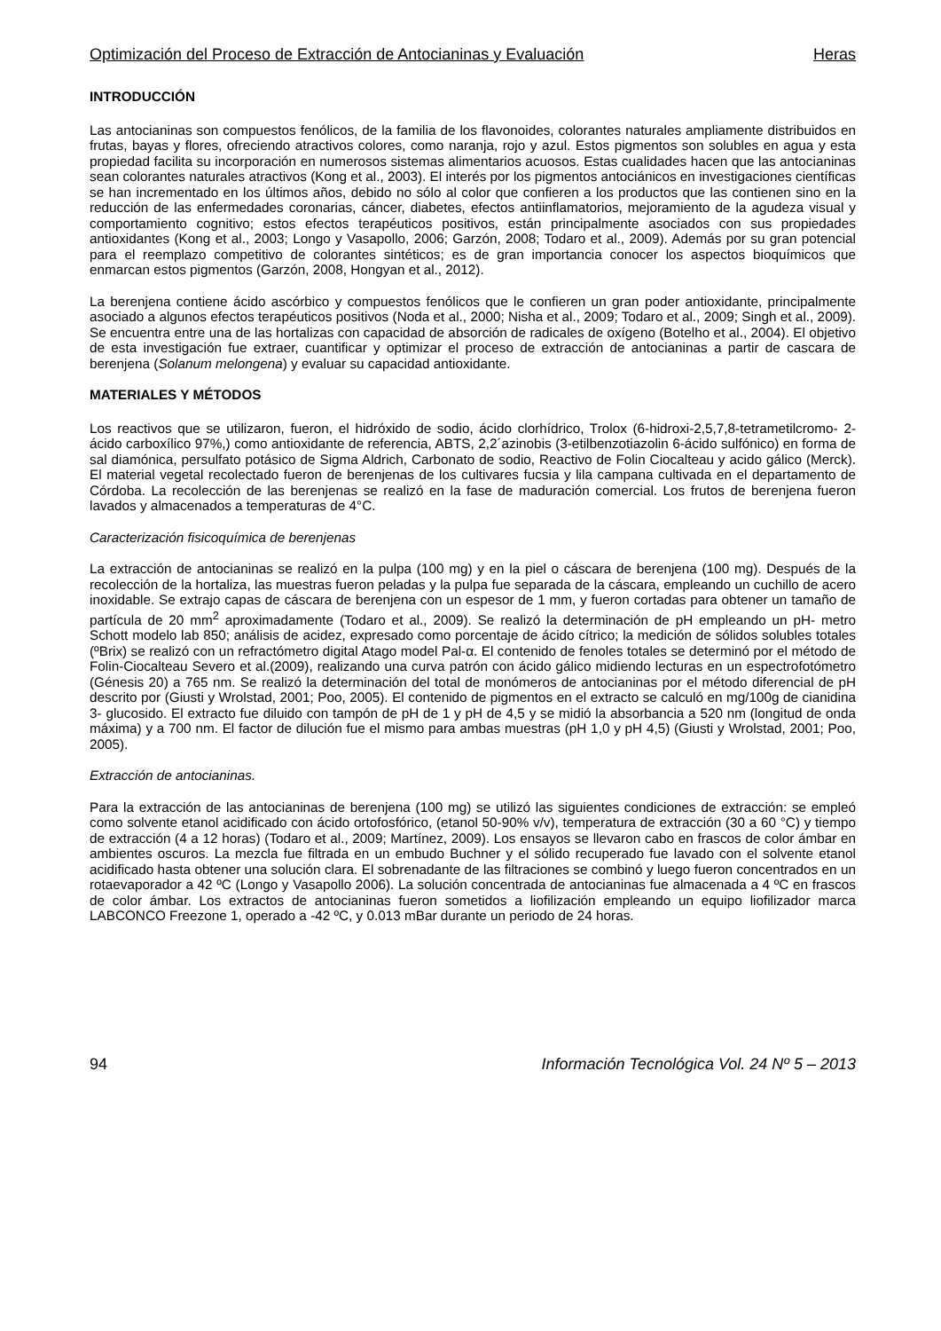Optimización del Proceso de Extracción de Antocianinas y Evaluación Heras
INTRODUCCIÓN
Las antocianinas son compuestos fenólicos, de la familia de los flavonoides, colorantes naturales ampliamente distribuidos en frutas, bayas y flores, ofreciendo atractivos colores, como naranja, rojo y azul. Estos pigmentos son solubles en agua y esta propiedad facilita su incorporación en numerosos sistemas alimentarios acuosos. Estas cualidades hacen que las antocianinas sean colorantes naturales atractivos (Kong et al., 2003). El interés por los pigmentos antociánicos en investigaciones científicas se han incrementado en los últimos años, debido no sólo al color que confieren a los productos que las contienen sino en la reducción de las enfermedades coronarias, cáncer, diabetes, efectos antiinflamatorios, mejoramiento de la agudeza visual y comportamiento cognitivo; estos efectos terapéuticos positivos, están principalmente asociados con sus propiedades antioxidantes (Kong et al., 2003; Longo y Vasapollo, 2006; Garzón, 2008; Todaro et al., 2009). Además por su gran potencial para el reemplazo competitivo de colorantes sintéticos; es de gran importancia conocer los aspectos bioquímicos que enmarcan estos pigmentos (Garzón, 2008, Hongyan et al., 2012).
La berenjena contiene ácido ascórbico y compuestos fenólicos que le confieren un gran poder antioxidante, principalmente asociado a algunos efectos terapéuticos positivos (Noda et al., 2000; Nisha et al., 2009; Todaro et al., 2009; Singh et al., 2009). Se encuentra entre una de las hortalizas con capacidad de absorción de radicales de oxígeno (Botelho et al., 2004). El objetivo de esta investigación fue extraer, cuantificar y optimizar el proceso de extracción de antocianinas a partir de cascara de berenjena (Solanum melongena) y evaluar su capacidad antioxidante.
MATERIALES Y MÉTODOS
Los reactivos que se utilizaron, fueron, el hidróxido de sodio, ácido clorhídrico, Trolox (6-hidroxi-2,5,7,8-tetrametilcromo- 2-ácido carboxílico 97%,) como antioxidante de referencia, ABTS, 2,2´azinobis (3-etilbenzotiazolin 6-ácido sulfónico) en forma de sal diamónica, persulfato potásico de Sigma Aldrich, Carbonato de sodio, Reactivo de Folin Ciocalteau y acido gálico (Merck). El material vegetal recolectado fueron de berenjenas de los cultivares fucsia y lila campana cultivada en el departamento de Córdoba. La recolección de las berenjenas se realizó en la fase de maduración comercial. Los frutos de berenjena fueron lavados y almacenados a temperaturas de 4°C.
Caracterización fisicoquímica de berenjenas
La extracción de antocianinas se realizó en la pulpa (100 mg) y en la piel o cáscara de berenjena (100 mg). Después de la recolección de la hortaliza, las muestras fueron peladas y la pulpa fue separada de la cáscara, empleando un cuchillo de acero inoxidable. Se extrajo capas de cáscara de berenjena con un espesor de 1 mm, y fueron cortadas para obtener un tamaño de partícula de 20 mm<sup>2</sup> aproximadamente (Todaro et al., 2009). Se realizó la determinación de pH empleando un pH- metro Schott modelo lab 850; análisis de acidez, expresado como porcentaje de ácido cítrico; la medición de sólidos solubles totales (ºBrix) se realizó con un refractómetro digital Atago model Pal-α. El contenido de fenoles totales se determinó por el método de Folin-Ciocalteau Severo et al.(2009), realizando una curva patrón con ácido gálico midiendo lecturas en un espectrofotómetro (Génesis 20) a 765 nm. Se realizó la determinación del total de monómeros de antocianinas por el método diferencial de pH descrito por (Giusti y Wrolstad, 2001; Poo, 2005). El contenido de pigmentos en el extracto se calculó en mg/100g de cianidina 3- glucosido. El extracto fue diluido con tampón de pH de 1 y pH de 4,5 y se midió la absorbancia a 520 nm (longitud de onda máxima) y a 700 nm. El factor de dilución fue el mismo para ambas muestras (pH 1,0 y pH 4,5) (Giusti y Wrolstad, 2001; Poo, 2005).
Extracción de antocianinas.
Para la extracción de las antocianinas de berenjena (100 mg) se utilizó las siguientes condiciones de extracción: se empleó como solvente etanol acidificado con ácido ortofosfórico, (etanol 50-90% v/v), temperatura de extracción (30 a 60 °C) y tiempo de extracción (4 a 12 horas) (Todaro et al., 2009; Martínez, 2009). Los ensayos se llevaron cabo en frascos de color ámbar en ambientes oscuros. La mezcla fue filtrada en un embudo Buchner y el sólido recuperado fue lavado con el solvente etanol acidificado hasta obtener una solución clara. El sobrenadante de las filtraciones se combinó y luego fueron concentrados en un rotaevaporador a 42 ºC (Longo y Vasapollo 2006). La solución concentrada de antocianinas fue almacenada a 4 ºC en frascos de color ámbar. Los extractos de antocianinas fueron sometidos a liofilización empleando un equipo liofilizador marca LABCONCO Freezone 1, operado a -42 ºC, y 0.013 mBar durante un periodo de 24 horas.
94 Información Tecnológica Vol. 24 Nº 5 – 2013